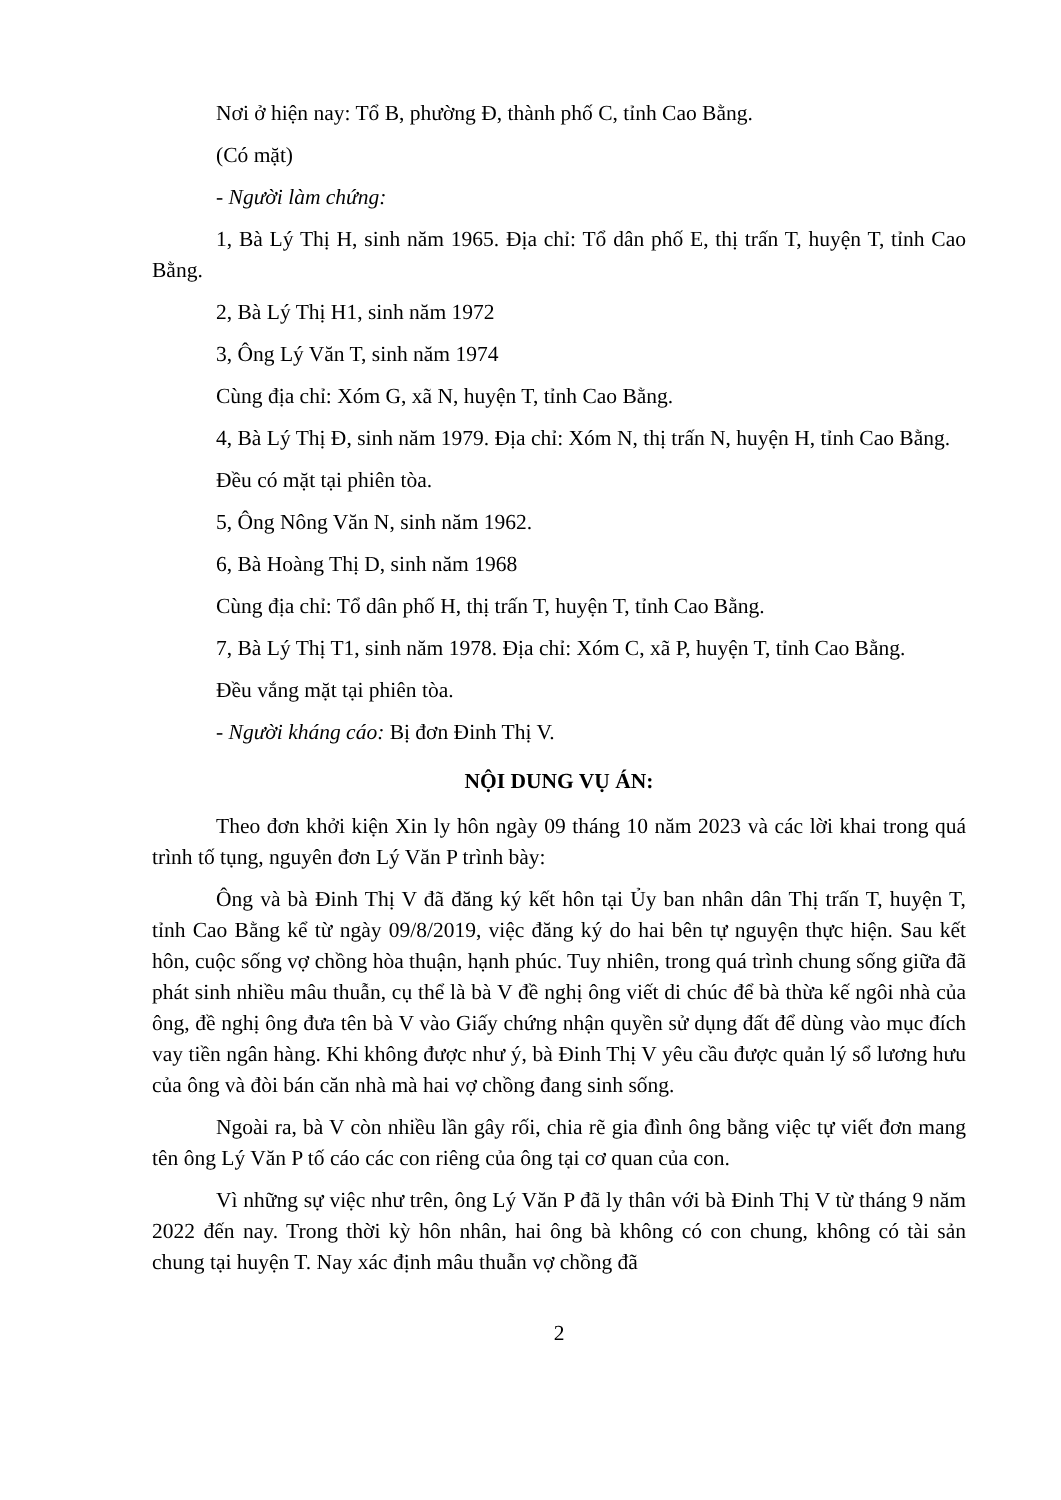Nơi ở hiện nay: Tổ B, phường Đ, thành phố C, tỉnh Cao Bằng.
(Có mặt)
- Người làm chứng:
1, Bà Lý Thị H, sinh năm 1965. Địa chỉ: Tổ dân phố E, thị trấn T, huyện T, tỉnh Cao Bằng.
2, Bà Lý Thị H1, sinh năm 1972
3, Ông Lý Văn T, sinh năm 1974
Cùng địa chỉ: Xóm G, xã N, huyện T, tỉnh Cao Bằng.
4, Bà Lý Thị Đ, sinh năm 1979. Địa chỉ: Xóm N, thị trấn N, huyện H, tỉnh Cao Bằng.
Đều có mặt tại phiên tòa.
5, Ông Nông Văn N, sinh năm 1962.
6, Bà Hoàng Thị D, sinh năm 1968
Cùng địa chỉ: Tổ dân phố H, thị trấn T, huyện T, tỉnh Cao Bằng.
7, Bà Lý Thị T1, sinh năm 1978. Địa chỉ: Xóm C, xã P, huyện T, tỉnh Cao Bằng.
Đều vắng mặt tại phiên tòa.
- Người kháng cáo: Bị đơn Đinh Thị V.
NỘI DUNG VỤ ÁN:
Theo đơn khởi kiện Xin ly hôn ngày 09 tháng 10 năm 2023 và các lời khai trong quá trình tố tụng, nguyên đơn Lý Văn P trình bày:
Ông và bà Đinh Thị V đã đăng ký kết hôn tại Ủy ban nhân dân Thị trấn T, huyện T, tỉnh Cao Bằng kể từ ngày 09/8/2019, việc đăng ký do hai bên tự nguyện thực hiện. Sau kết hôn, cuộc sống vợ chồng hòa thuận, hạnh phúc. Tuy nhiên, trong quá trình chung sống giữa đã phát sinh nhiều mâu thuẫn, cụ thể là bà V đề nghị ông viết di chúc để bà thừa kế ngôi nhà của ông, đề nghị ông đưa tên bà V vào Giấy chứng nhận quyền sử dụng đất để dùng vào mục đích vay tiền ngân hàng. Khi không được như ý, bà Đinh Thị V yêu cầu được quản lý sổ lương hưu của ông và đòi bán căn nhà mà hai vợ chồng đang sinh sống.
Ngoài ra, bà V còn nhiều lần gây rối, chia rẽ gia đình ông bằng việc tự viết đơn mang tên ông Lý Văn P tố cáo các con riêng của ông tại cơ quan của con.
Vì những sự việc như trên, ông Lý Văn P đã ly thân với bà Đinh Thị V từ tháng 9 năm 2022 đến nay. Trong thời kỳ hôn nhân, hai ông bà không có con chung, không có tài sản chung tại huyện T. Nay xác định mâu thuẫn vợ chồng đã
2